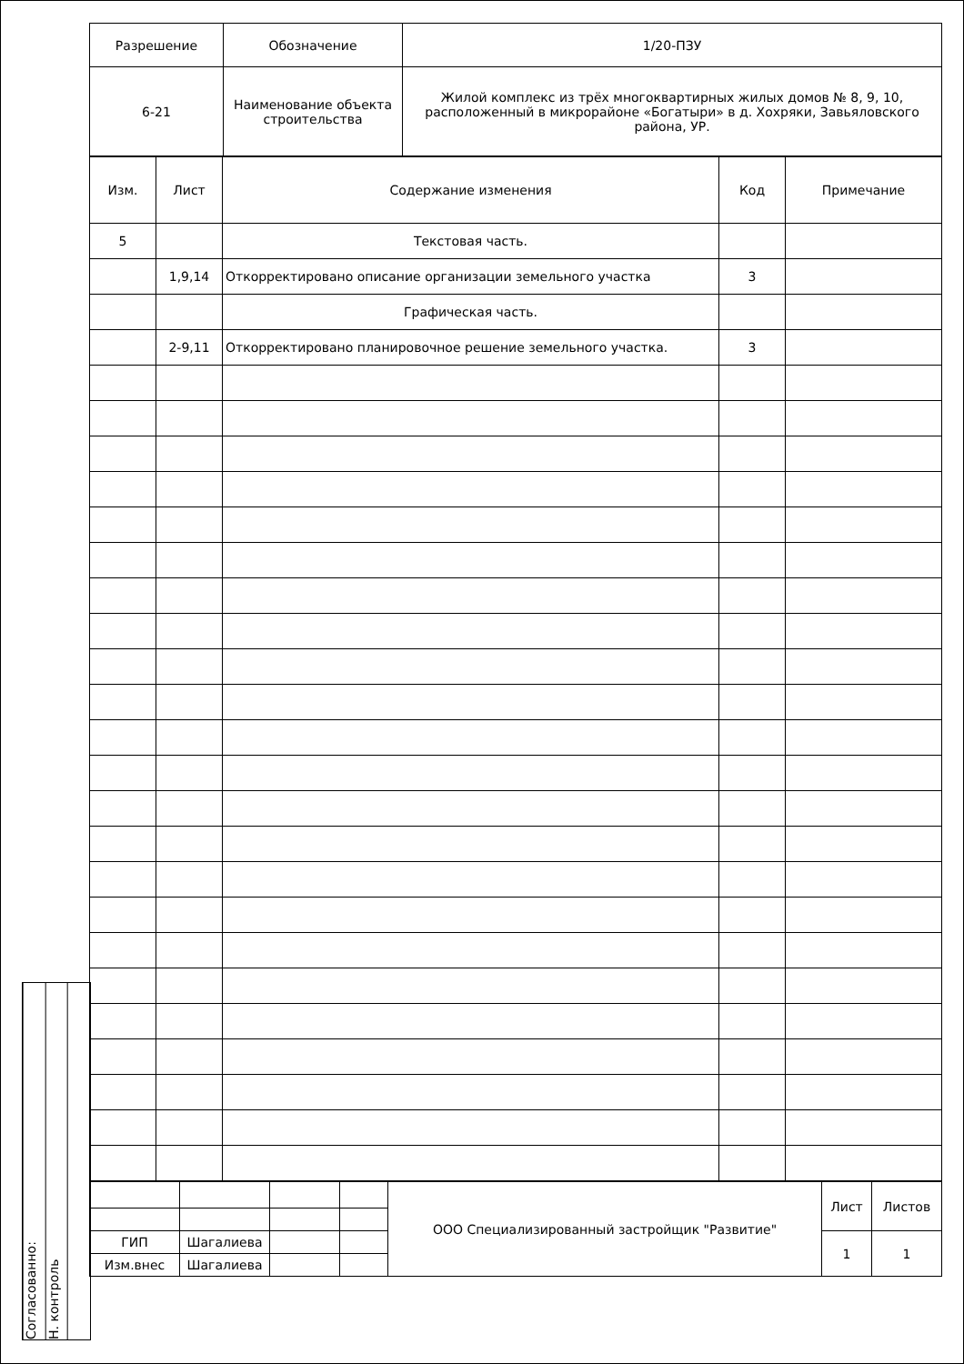Согласованно:
Н. контроль
| Разрешение | Обозначение | 1/20-ПЗУ |
| 6-21 | Наименование объекта строительства | Жилой комплекс из трёх многоквартирных жилых домов № 8, 9, 10, расположенный в микрорайоне «Богатыри» в д. Хохряки, Завьяловского района, УР. |
| Изм. | Лист | Содержание изменения | Код | Примечание |
| 5 | | Текстовая часть. | | |
| | 1,9,14 | Откорректировано описание организации земельного участка | 3 | |
| | | Графическая часть. | | |
| | 2-9,11 | Откорректировано планировочное решение земельного участка. | 3 | |
| | | | | ООО Специализированный застройщик "Развитие" | Лист | Листов |
| ГИП | Шагалиева | | | | 1 | 1 |
| Изм.внес | Шагалиева | | | | | |